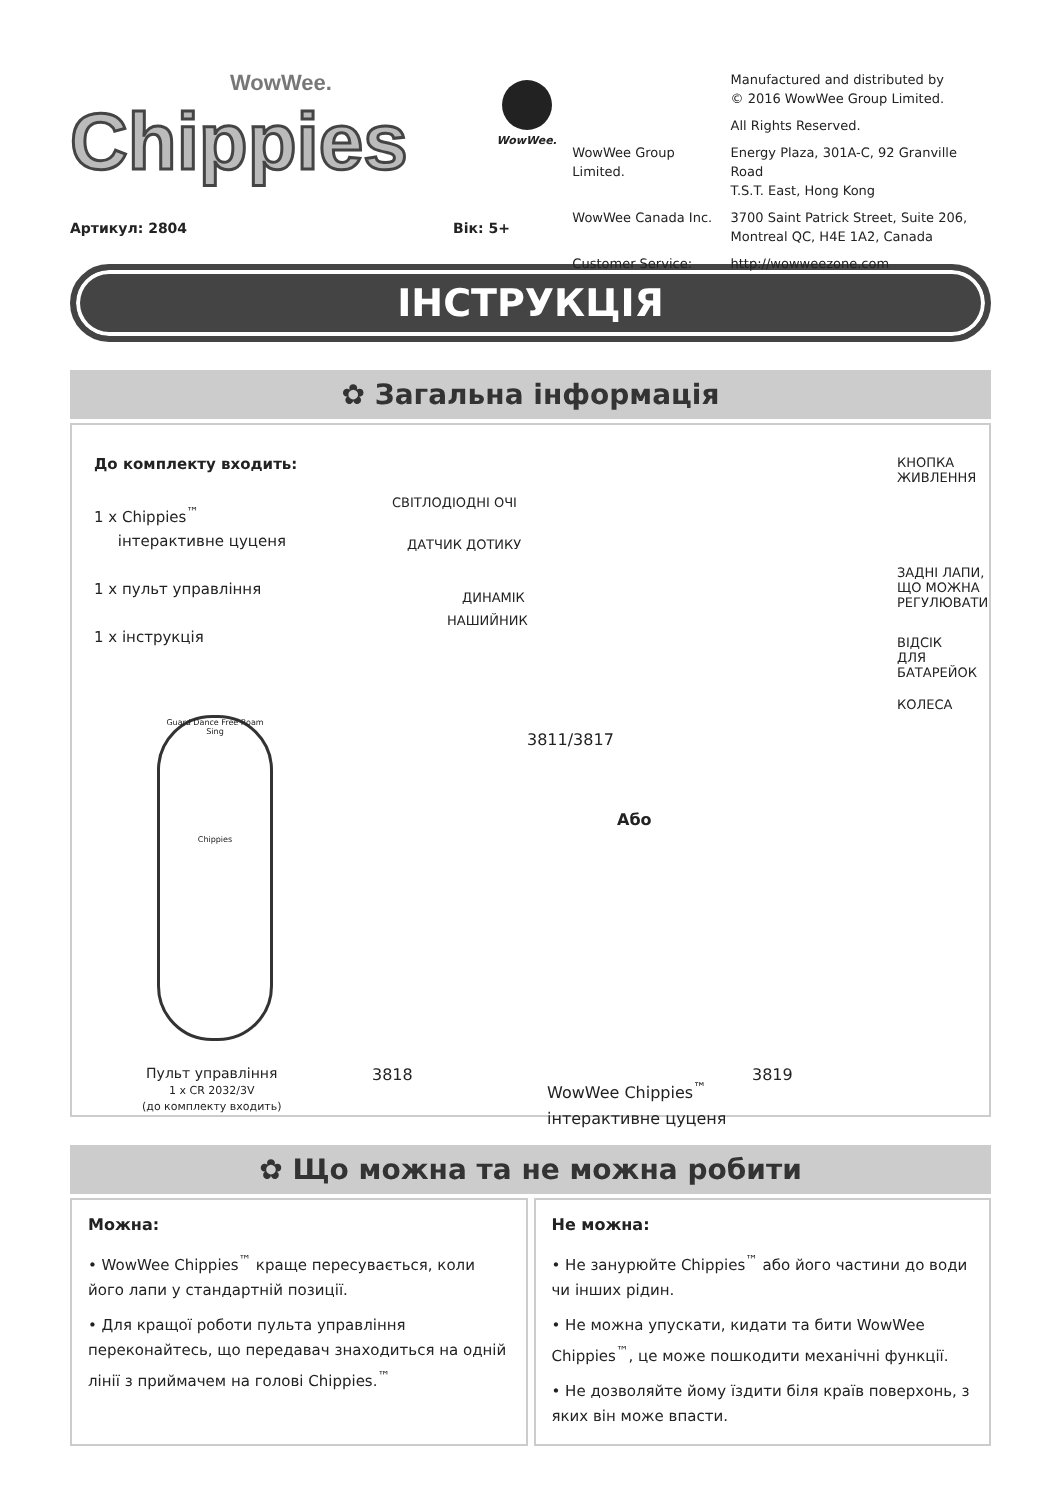WowWee.
Chippies
WowWee.
| | Manufactured and distributed by © 2016 WowWee Group Limited. |
| | All Rights Reserved. |
| WowWee Group Limited. | Energy Plaza, 301A-C, 92 Granville Road T.S.T. East, Hong Kong |
| WowWee Canada Inc. | 3700 Saint Patrick Street, Suite 206, Montreal QC, H4E 1A2, Canada |
| Customer Service: | http://wowweezone.com |
Артикул: 2804 Вік: 5+
ІНСТРУКЦІЯ
✿ Загальна інформація
До комплекту входить:
1 x Chippies<sup>™</sup>
інтерактивне цуценя
1 x пульт управління
1 x інструкція
СВІТЛОДІОДНІ ОЧІ
ДАТЧИК ДОТИКУ
ДИНАМІК
НАШИЙНИК
КНОПКА
ЖИВЛЕННЯ
ЗАДНІ ЛАПИ,
ЩО МОЖНА
РЕГУЛЮВАТИ
ВІДСІК
ДЛЯ БАТАРЕЙОК
КОЛЕСА
3811/3817
Guard Dance Free Roam Sing
Chippies
Або
Пульт управління
1 x CR 2032/3V
(до комплекту входить)
3818
WowWee Chippies<sup>™</sup>
інтерактивне цуценя
3819
✿ Що можна та не можна робити
Можна:
• WowWee Chippies<sup>™</sup> краще пересувається, коли його лапи у стандартній позиції.
• Для кращої роботи пульта управління переконайтесь, що передавач знаходиться на одній лінії з приймачем на голові Chippies.<sup>™</sup>
Не можна:
• Не занурюйте Chippies<sup>™</sup> або його частини до води чи інших рідин.
• Не можна упускати, кидати та бити WowWee Chippies<sup>™</sup>, це може пошкодити механічні функції.
• Не дозволяйте йому їздити біля країв поверхонь, з яких він може впасти.